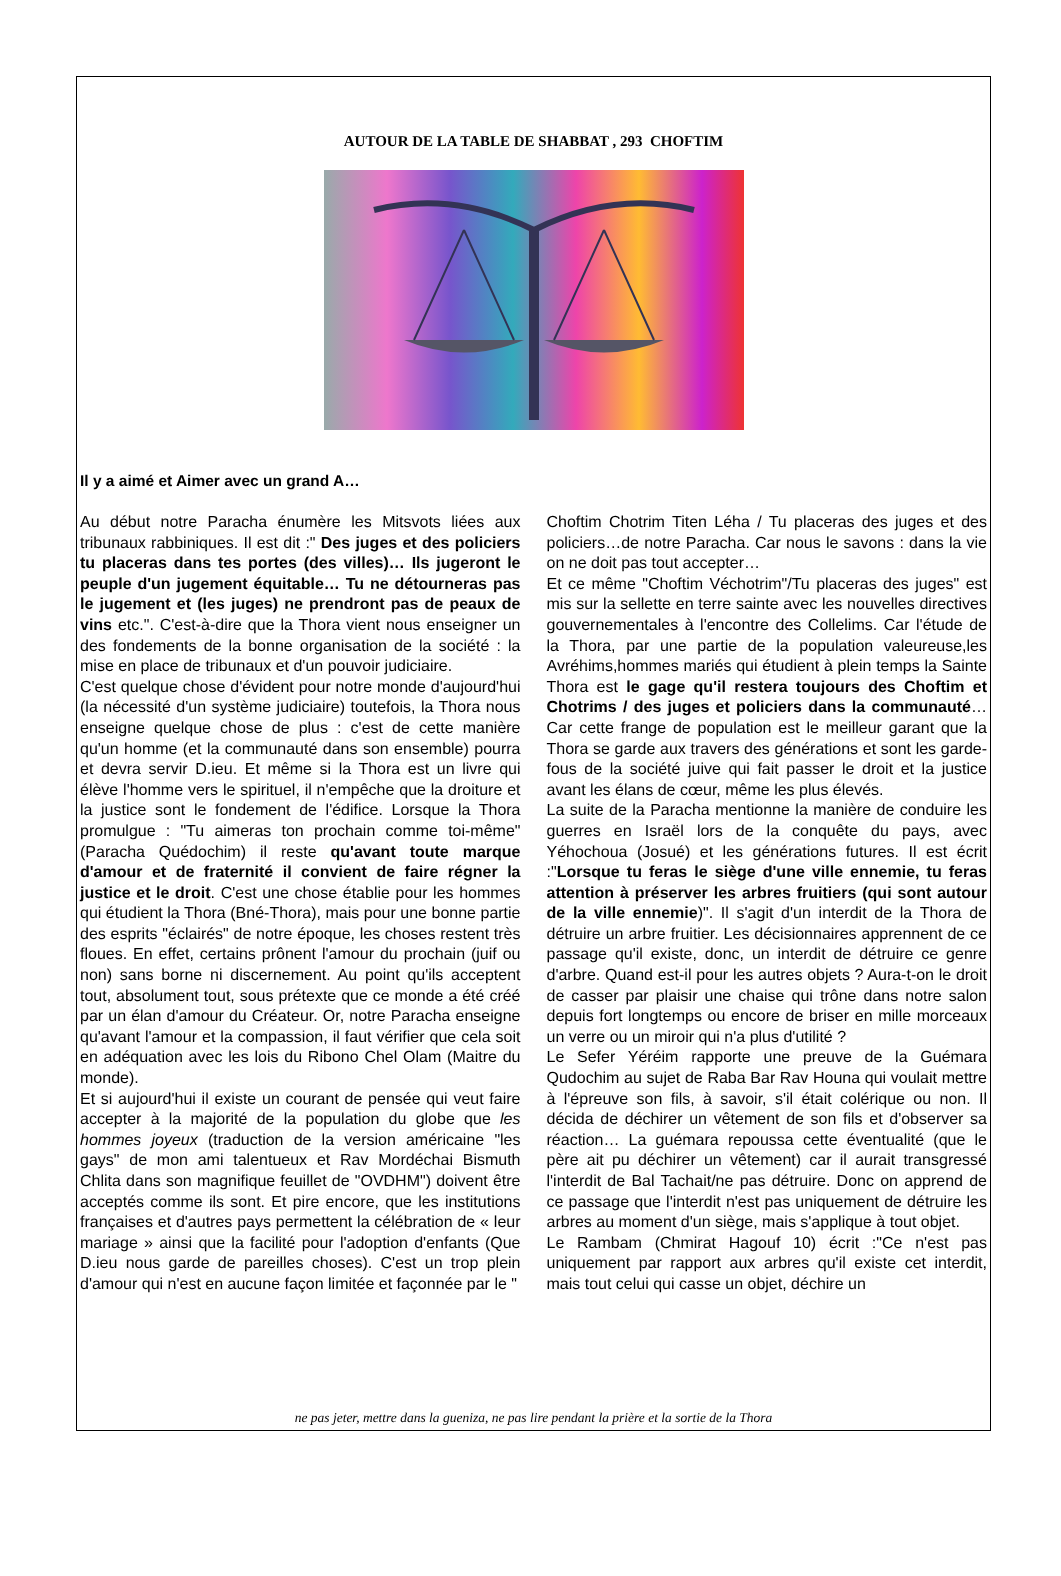AUTOUR DE LA TABLE DE SHABBAT , 293 CHOFTIM
Il y a aimé et Aimer avec un grand A…
Au début notre Paracha énumère les Mitsvots liées aux tribunaux rabbiniques. Il est dit :" Des juges et des policiers tu placeras dans tes portes (des villes)… Ils jugeront le peuple d'un jugement équitable… Tu ne détourneras pas le jugement et (les juges) ne prendront pas de peaux de vins etc.". C'est-à-dire que la Thora vient nous enseigner un des fondements de la bonne organisation de la société : la mise en place de tribunaux et d'un pouvoir judiciaire.
C'est quelque chose d'évident pour notre monde d'aujourd'hui (la nécessité d'un système judiciaire) toutefois, la Thora nous enseigne quelque chose de plus : c'est de cette manière qu'un homme (et la communauté dans son ensemble) pourra et devra servir D.ieu. Et même si la Thora est un livre qui élève l'homme vers le spirituel, il n'empêche que la droiture et la justice sont le fondement de l'édifice. Lorsque la Thora promulgue : "Tu aimeras ton prochain comme toi-même"(Paracha Quédochim) il reste qu'avant toute marque d'amour et de fraternité il convient de faire régner la justice et le droit. C'est une chose établie pour les hommes qui étudient la Thora (Bné-Thora), mais pour une bonne partie des esprits "éclairés" de notre époque, les choses restent très floues. En effet, certains prônent l'amour du prochain (juif ou non) sans borne ni discernement. Au point qu'ils acceptent tout, absolument tout, sous prétexte que ce monde a été créé par un élan d'amour du Créateur. Or, notre Paracha enseigne qu'avant l'amour et la compassion, il faut vérifier que cela soit en adéquation avec les lois du Ribono Chel Olam (Maitre du monde).
Et si aujourd'hui il existe un courant de pensée qui veut faire accepter à la majorité de la population du globe que les hommes joyeux (traduction de la version américaine "les gays" de mon ami talentueux et Rav Mordéchai Bismuth Chlita dans son magnifique feuillet de "OVDHM") doivent être acceptés comme ils sont. Et pire encore, que les institutions françaises et d'autres pays permettent la célébration de « leur mariage » ainsi que la facilité pour l'adoption d'enfants (Que D.ieu nous garde de pareilles choses). C'est un trop plein d'amour qui n'est en aucune façon limitée et façonnée par le "
Choftim Chotrim Titen Léha / Tu placeras des juges et des policiers…de notre Paracha. Car nous le savons : dans la vie on ne doit pas tout accepter…
Et ce même "Choftim Véchotrim"/Tu placeras des juges" est mis sur la sellette en terre sainte avec les nouvelles directives gouvernementales à l'encontre des Collelims. Car l'étude de la Thora, par une partie de la population valeureuse,les Avréhims,hommes mariés qui étudient à plein temps la Sainte Thora est le gage qu'il restera toujours des Choftim et Chotrims / des juges et policiers dans la communauté… Car cette frange de population est le meilleur garant que la Thora se garde aux travers des générations et sont les garde-fous de la société juive qui fait passer le droit et la justice avant les élans de cœur, même les plus élevés.
La suite de la Paracha mentionne la manière de conduire les guerres en Israël lors de la conquête du pays, avec Yéhochoua (Josué) et les générations futures. Il est écrit :"Lorsque tu feras le siège d'une ville ennemie, tu feras attention à préserver les arbres fruitiers (qui sont autour de la ville ennemie)". Il s'agit d'un interdit de la Thora de détruire un arbre fruitier. Les décisionnaires apprennent de ce passage qu'il existe, donc, un interdit de détruire ce genre d'arbre. Quand est-il pour les autres objets ? Aura-t-on le droit de casser par plaisir une chaise qui trône dans notre salon depuis fort longtemps ou encore de briser en mille morceaux un verre ou un miroir qui n'a plus d'utilité ?
Le Sefer Yéréim rapporte une preuve de la Guémara Qudochim au sujet de Raba Bar Rav Houna qui voulait mettre à l'épreuve son fils, à savoir, s'il était colérique ou non. Il décida de déchirer un vêtement de son fils et d'observer sa réaction… La guémara repoussa cette éventualité (que le père ait pu déchirer un vêtement) car il aurait transgressé l'interdit de Bal Tachait/ne pas détruire. Donc on apprend de ce passage que l'interdit n'est pas uniquement de détruire les arbres au moment d'un siège, mais s'applique à tout objet.
Le Rambam (Chmirat Hagouf 10) écrit :"Ce n'est pas uniquement par rapport aux arbres qu'il existe cet interdit, mais tout celui qui casse un objet, déchire un
ne pas jeter, mettre dans la gueniza, ne pas lire pendant la prière et la sortie de la Thora